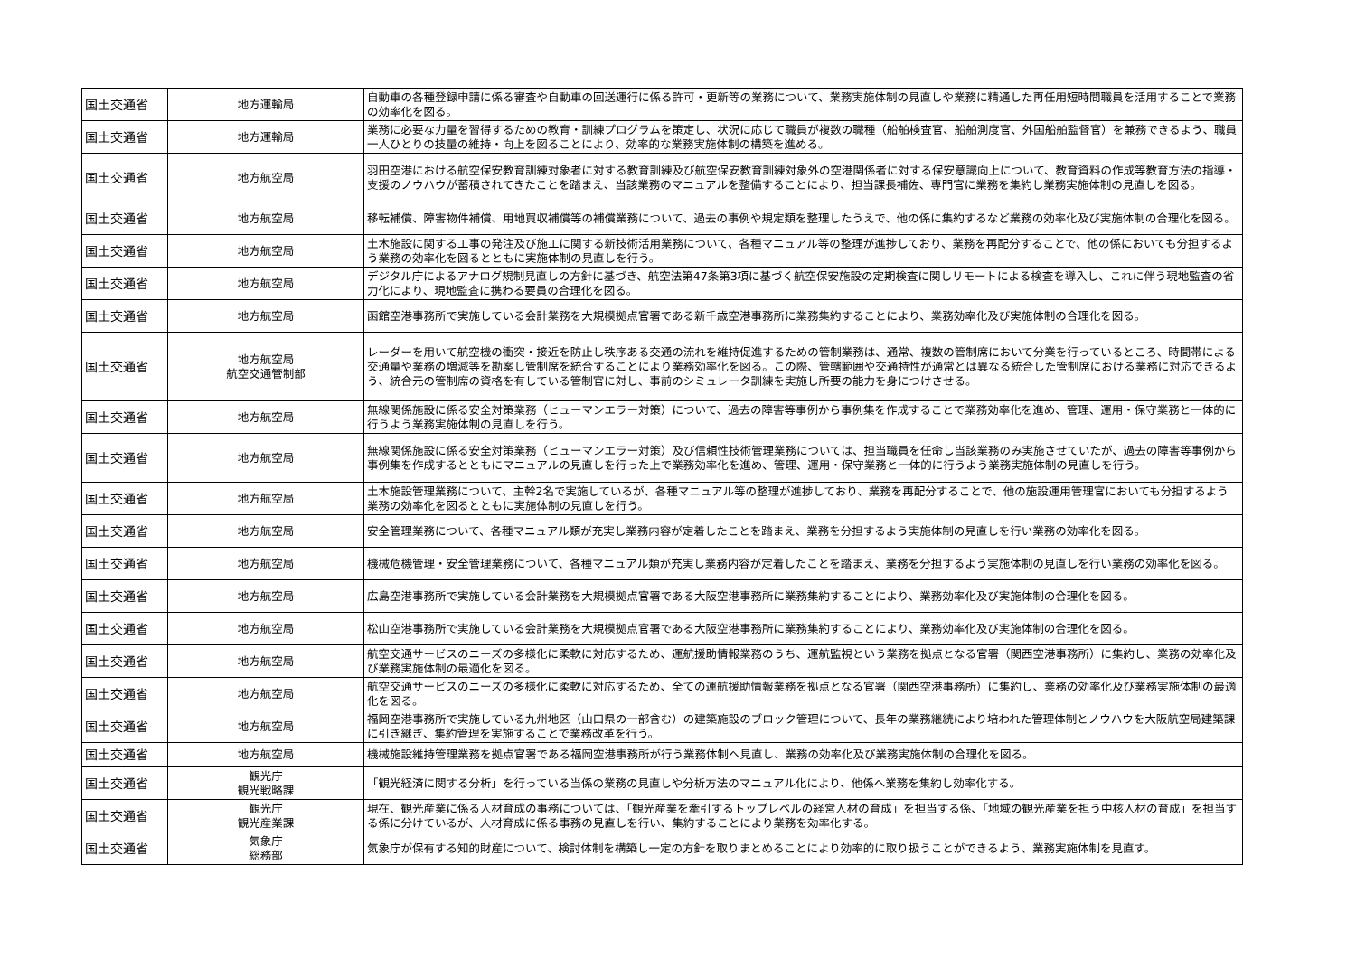| 国土交通省 | 地方運輸局 | 自動車の各種登録申請に係る審査や自動車の回送運行に係る許可・更新等の業務について、業務実施体制の見直しや業務に精通した再任用短時間職員を活用することで業務の効率化を図る。 |
| 国土交通省 | 地方運輸局 | 業務に必要な力量を習得するための教育・訓練プログラムを策定し、状況に応じて職員が複数の職種（船舶検査官、船舶測度官、外国船舶監督官）を兼務できるよう、職員一人ひとりの技量の維持・向上を図ることにより、効率的な業務実施体制の構築を進める。 |
| 国土交通省 | 地方航空局 | 羽田空港における航空保安教育訓練対象者に対する教育訓練及び航空保安教育訓練対象外の空港関係者に対する保安意識向上について、教育資料の作成等教育方法の指導・支援のノウハウが蓄積されてきたことを踏まえ、当該業務のマニュアルを整備することにより、担当課長補佐、専門官に業務を集約し業務実施体制の見直しを図る。 |
| 国土交通省 | 地方航空局 | 移転補償、障害物件補償、用地買収補償等の補償業務について、過去の事例や規定類を整理したうえで、他の係に集約するなど業務の効率化及び実施体制の合理化を図る。 |
| 国土交通省 | 地方航空局 | 土木施設に関する工事の発注及び施工に関する新技術活用業務について、各種マニュアル等の整理が進捗しており、業務を再配分することで、他の係においても分担するよう業務の効率化を図るとともに実施体制の見直しを行う。 |
| 国土交通省 | 地方航空局 | デジタル庁によるアナログ規制見直しの方針に基づき、航空法第47条第3項に基づく航空保安施設の定期検査に関しリモートによる検査を導入し、これに伴う現地監査の省力化により、現地監査に携わる要員の合理化を図る。 |
| 国土交通省 | 地方航空局 | 函館空港事務所で実施している会計業務を大規模拠点官署である新千歳空港事務所に業務集約することにより、業務効率化及び実施体制の合理化を図る。 |
| 国土交通省 | 地方航空局 航空交通管制部 | レーダーを用いて航空機の衝突・接近を防止し秩序ある交通の流れを維持促進するための管制業務は、通常、複数の管制席において分業を行っているところ、時間帯による交通量や業務の増減等を勘案し管制席を統合することにより業務効率化を図る。この際、管轄範囲や交通特性が通常とは異なる統合した管制席における業務に対応できるよう、統合元の管制席の資格を有している管制官に対し、事前のシミュレータ訓練を実施し所要の能力を身につけさせる。 |
| 国土交通省 | 地方航空局 | 無線関係施設に係る安全対策業務（ヒューマンエラー対策）について、過去の障害等事例から事例集を作成することで業務効率化を進め、管理、運用・保守業務と一体的に行うよう業務実施体制の見直しを行う。 |
| 国土交通省 | 地方航空局 | 無線関係施設に係る安全対策業務（ヒューマンエラー対策）及び信頼性技術管理業務については、担当職員を任命し当該業務のみ実施させていたが、過去の障害等事例から事例集を作成するとともにマニュアルの見直しを行った上で業務効率化を進め、管理、運用・保守業務と一体的に行うよう業務実施体制の見直しを行う。 |
| 国土交通省 | 地方航空局 | 土木施設管理業務について、主幹2名で実施しているが、各種マニュアル等の整理が進捗しており、業務を再配分することで、他の施設運用管理官においても分担するよう業務の効率化を図るとともに実施体制の見直しを行う。 |
| 国土交通省 | 地方航空局 | 安全管理業務について、各種マニュアル類が充実し業務内容が定着したことを踏まえ、業務を分担するよう実施体制の見直しを行い業務の効率化を図る。 |
| 国土交通省 | 地方航空局 | 機械危機管理・安全管理業務について、各種マニュアル類が充実し業務内容が定着したことを踏まえ、業務を分担するよう実施体制の見直しを行い業務の効率化を図る。 |
| 国土交通省 | 地方航空局 | 広島空港事務所で実施している会計業務を大規模拠点官署である大阪空港事務所に業務集約することにより、業務効率化及び実施体制の合理化を図る。 |
| 国土交通省 | 地方航空局 | 松山空港事務所で実施している会計業務を大規模拠点官署である大阪空港事務所に業務集約することにより、業務効率化及び実施体制の合理化を図る。 |
| 国土交通省 | 地方航空局 | 航空交通サービスのニーズの多様化に柔軟に対応するため、運航援助情報業務のうち、運航監視という業務を拠点となる官署（関西空港事務所）に集約し、業務の効率化及び業務実施体制の最適化を図る。 |
| 国土交通省 | 地方航空局 | 航空交通サービスのニーズの多様化に柔軟に対応するため、全ての運航援助情報業務を拠点となる官署（関西空港事務所）に集約し、業務の効率化及び業務実施体制の最適化を図る。 |
| 国土交通省 | 地方航空局 | 福岡空港事務所で実施している九州地区（山口県の一部含む）の建築施設のブロック管理について、長年の業務継続により培われた管理体制とノウハウを大阪航空局建築課に引き継ぎ、集約管理を実施することで業務改革を行う。 |
| 国土交通省 | 地方航空局 | 機械施設維持管理業務を拠点官署である福岡空港事務所が行う業務体制へ見直し、業務の効率化及び業務実施体制の合理化を図る。 |
| 国土交通省 | 観光庁 観光戦略課 | 「観光経済に関する分析」を行っている当係の業務の見直しや分析方法のマニュアル化により、他係へ業務を集約し効率化する。 |
| 国土交通省 | 観光庁 観光産業課 | 現在、観光産業に係る人材育成の事務については、「観光産業を牽引するトップレベルの経営人材の育成」を担当する係、「地域の観光産業を担う中核人材の育成」を担当する係に分けているが、人材育成に係る事務の見直しを行い、集約することにより業務を効率化する。 |
| 国土交通省 | 気象庁 総務部 | 気象庁が保有する知的財産について、検討体制を構築し一定の方針を取りまとめることにより効率的に取り扱うことができるよう、業務実施体制を見直す。 |